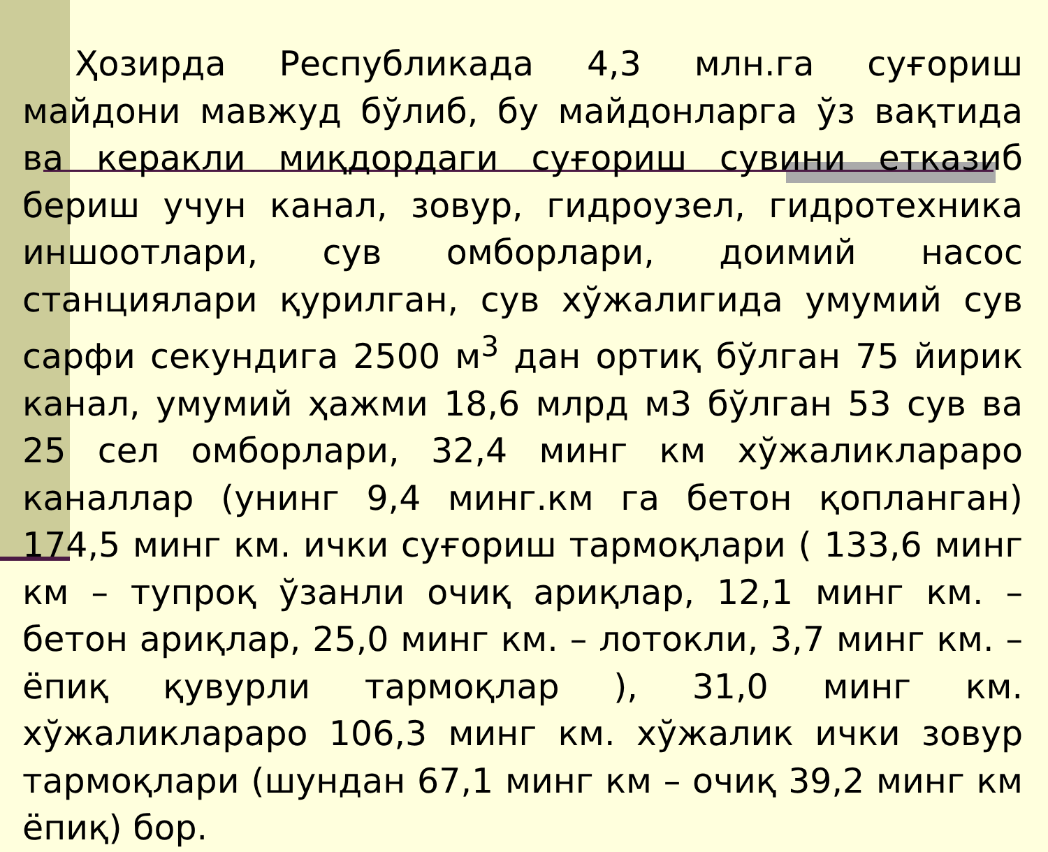Ҳозирда Республикада 4,3 млн.га суғориш майдони мавжуд бўлиб, бу майдонларга ўз вақтида ва керакли миқдордаги суғориш сувини етказиб бериш учун канал, зовур, гидроузел, гидротехника иншоотлари, сув омборлари, доимий насос станциялари қурилган, сув хўжалигида умумий сув сарфи секундига 2500 м<sup>3</sup> дан ортиқ бўлган 75 йирик канал, умумий ҳажми 18,6 млрд м3 бўлган 53 сув ва 25 сел омборлари, 32,4 минг км хўжаликлараро каналлар (унинг 9,4 минг.км га бетон қопланган) 174,5 минг км. ички суғориш тармоқлари ( 133,6 минг км – тупроқ ўзанли очиқ ариқлар, 12,1 минг км. – бетон ариқлар, 25,0 минг км. – лотокли, 3,7 минг км. – ёпиқ қувурли тармоқлар ), 31,0 минг км. хўжаликлараро 106,3 минг км. хўжалик ички зовур тармоқлари (шундан 67,1 минг км – очиқ 39,2 минг км ёпиқ) бор.